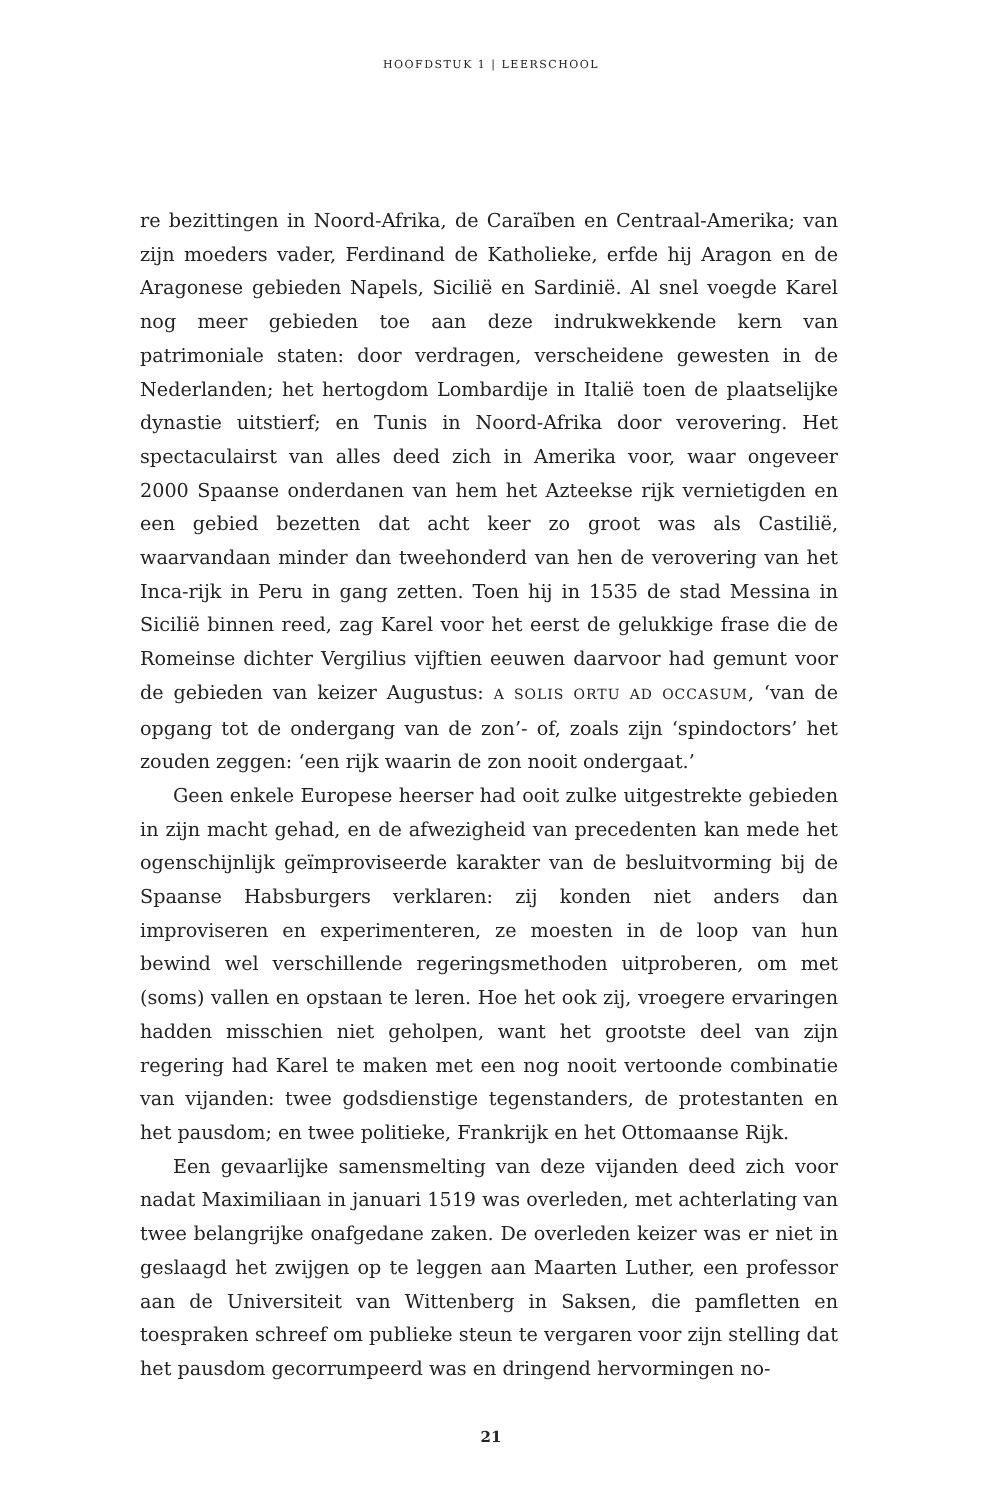HOOFDSTUK 1 | LEERSCHOOL
re bezittingen in Noord-Afrika, de Caraïben en Centraal-Amerika; van zijn moeders vader, Ferdinand de Katholieke, erfde hij Aragon en de Aragonese gebieden Napels, Sicilië en Sardinië. Al snel voegde Karel nog meer gebieden toe aan deze indrukwekkende kern van patrimoniale staten: door verdragen, verscheidene gewesten in de Nederlanden; het hertogdom Lombardije in Italië toen de plaatselijke dynastie uitstierf; en Tunis in Noord-Afrika door verovering. Het spectaculairst van alles deed zich in Amerika voor, waar ongeveer 2000 Spaanse onderdanen van hem het Azteekse rijk vernietigden en een gebied bezetten dat acht keer zo groot was als Castilië, waarvandaan minder dan tweehonderd van hen de verovering van het Inca-rijk in Peru in gang zetten. Toen hij in 1535 de stad Messina in Sicilië binnen reed, zag Karel voor het eerst de gelukkige frase die de Romeinse dichter Vergilius vijftien eeuwen daarvoor had gemunt voor de gebieden van keizer Augustus: A SOLIS ORTU AD OCCASUM, ‘van de opgang tot de ondergang van de zon’- of, zoals zijn ‘spindoctors’ het zouden zeggen: ‘een rijk waarin de zon nooit ondergaat.’
Geen enkele Europese heerser had ooit zulke uitgestrekte gebieden in zijn macht gehad, en de afwezigheid van precedenten kan mede het ogenschijnlijk geïmproviseerde karakter van de besluitvorming bij de Spaanse Habsburgers verklaren: zij konden niet anders dan improviseren en experimenteren, ze moesten in de loop van hun bewind wel verschillende regeringsmethoden uitproberen, om met (soms) vallen en opstaan te leren. Hoe het ook zij, vroegere ervaringen hadden misschien niet geholpen, want het grootste deel van zijn regering had Karel te maken met een nog nooit vertoonde combinatie van vijanden: twee godsdienstige tegenstanders, de protestanten en het pausdom; en twee politieke, Frankrijk en het Ottomaanse Rijk.
Een gevaarlijke samensmelting van deze vijanden deed zich voor nadat Maximiliaan in januari 1519 was overleden, met achterlating van twee belangrijke onafgedane zaken. De overleden keizer was er niet in geslaagd het zwijgen op te leggen aan Maarten Luther, een professor aan de Universiteit van Wittenberg in Saksen, die pamfletten en toespraken schreef om publieke steun te vergaren voor zijn stelling dat het pausdom gecorrumpeerd was en dringend hervormingen no-
21